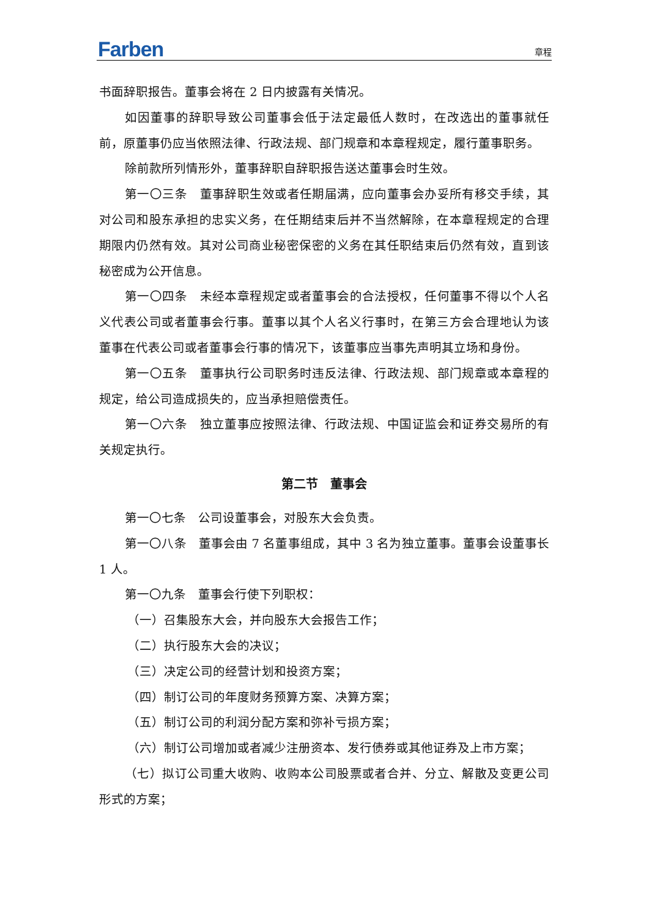Farben
章程
书面辞职报告。董事会将在 2 日内披露有关情况。
如因董事的辞职导致公司董事会低于法定最低人数时，在改选出的董事就任前，原董事仍应当依照法律、行政法规、部门规章和本章程规定，履行董事职务。
除前款所列情形外，董事辞职自辞职报告送达董事会时生效。
第一〇三条　董事辞职生效或者任期届满，应向董事会办妥所有移交手续，其对公司和股东承担的忠实义务，在任期结束后并不当然解除，在本章程规定的合理期限内仍然有效。其对公司商业秘密保密的义务在其任职结束后仍然有效，直到该秘密成为公开信息。
第一〇四条　未经本章程规定或者董事会的合法授权，任何董事不得以个人名义代表公司或者董事会行事。董事以其个人名义行事时，在第三方会合理地认为该董事在代表公司或者董事会行事的情况下，该董事应当事先声明其立场和身份。
第一〇五条　董事执行公司职务时违反法律、行政法规、部门规章或本章程的规定，给公司造成损失的，应当承担赔偿责任。
第一〇六条　独立董事应按照法律、行政法规、中国证监会和证券交易所的有关规定执行。
第二节　董事会
第一〇七条　公司设董事会，对股东大会负责。
第一〇八条　董事会由 7 名董事组成，其中 3 名为独立董事。董事会设董事长 1 人。
第一〇九条　董事会行使下列职权：
（一）召集股东大会，并向股东大会报告工作；
（二）执行股东大会的决议；
（三）决定公司的经营计划和投资方案；
（四）制订公司的年度财务预算方案、决算方案；
（五）制订公司的利润分配方案和弥补亏损方案；
（六）制订公司增加或者减少注册资本、发行债券或其他证券及上市方案；
（七）拟订公司重大收购、收购本公司股票或者合并、分立、解散及变更公司形式的方案；